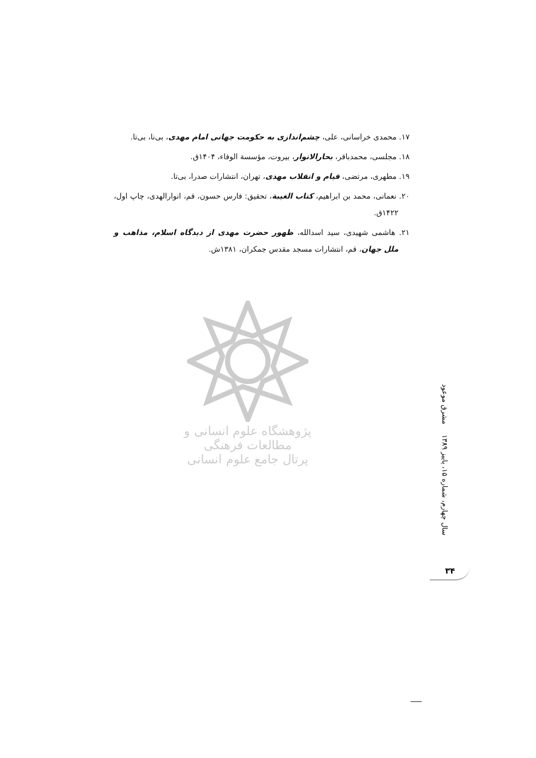۱۷. محمدی خراسانی، علی، چشم‌اندازی به حکومت جهانی امام مهدی، بی‌نا، بی‌تا.
۱۸. مجلسی، محمدباقر، بحارالانوار، بیروت، مؤسسة الوفاء، ۱۴۰۴ق.
۱۹. مطهری، مرتضی، قیام و انقلاب مهدی، تهران، انتشارات صدرا، بی‌تا.
۲۰. نعمانی، محمد بن ابراهیم، کتاب الغیبة، تحقیق: فارس حسون، قم، انوارالهدی، چاپ اول، ۱۴۲۲ق.
۲۱. هاشمی شهیدی، سید اسدالله، ظهور حضرت مهدی از دیدگاه اسلام، مذاهب و ملل جهان، قم، انتشارات مسجد مقدس جمکران، ۱۳۸۱ش.
پژوهشگاه علوم انسانی و مطالعات فرهنگی
پرتال جامع علوم انسانی
مشرق موعود
سال چهارم، شماره ۱۵، پاییز ۱۳۸۹
۳۴